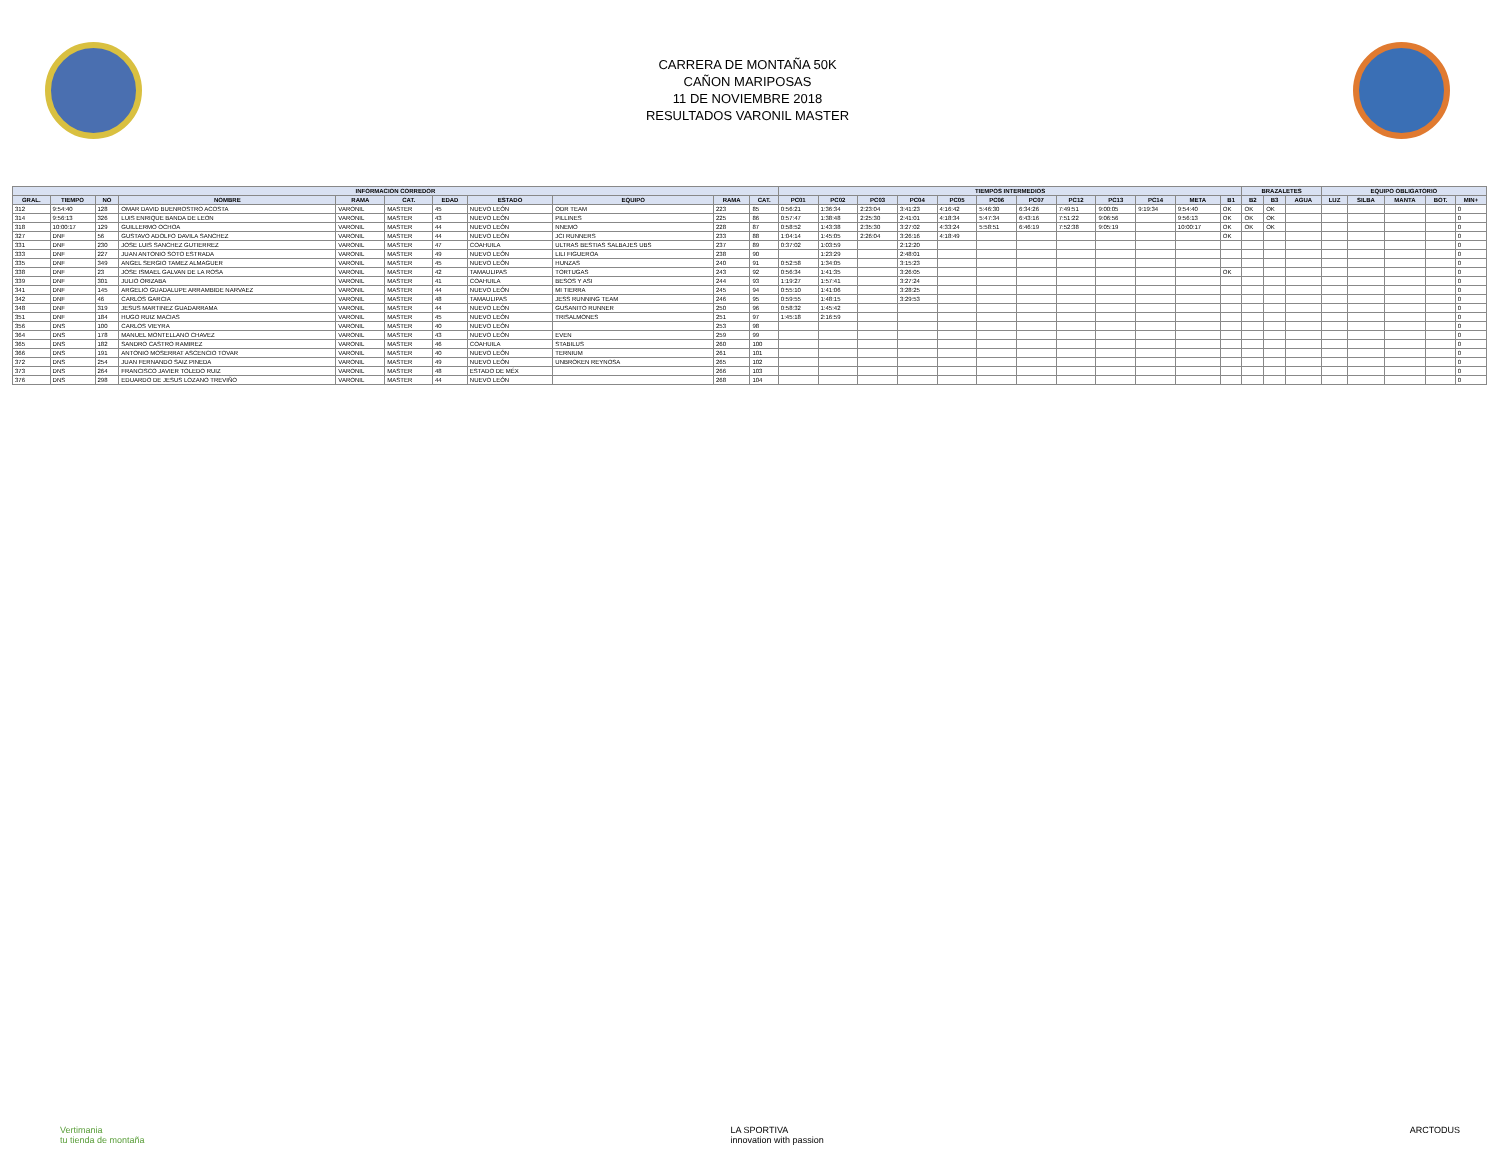CARRERA DE MONTAÑA 50K
CAÑON MARIPOSAS
11 DE NOVIEMBRE 2018
RESULTADOS VARONIL MASTER
| INFORMACION CORREDOR | | | | | | | | | | | TIEMPOS INTERMEDIOS | | | | | | | | | | | | BRAZALETES | | | EQUIPO OBLIGATORIO | | | | |
| --- | --- | --- | --- | --- | --- | --- | --- | --- | --- | --- | --- | --- | --- | --- | --- | --- | --- | --- | --- | --- | --- | --- | --- | --- | --- | --- | --- | --- | --- | --- |
| GRAL. | TIEMPO | NO | NOMBRE | RAMA | CAT. | EDAD | ESTADO | EQUIPO | RAMA | CAT. | PC01 | PC02 | PC03 | PC04 | PC05 | PC06 | PC07 | PC12 | PC13 | PC14 | META | B1 | B2 | B3 | AGUA | LUZ | SILBA | MANTA | BOT. | MIN+ |
| 312 | 9:54:40 | 128 | OMAR DAVID BUENROSTRO ACOSTA | VARONIL | MASTER | 45 | NUEVO LEÓN | ODR TEAM | 223 | 85 | 0:56:21 | 1:36:34 | 2:23:04 | 3:41:23 | 4:16:42 | 5:46:30 | 6:34:26 | 7:49:51 | 9:00:05 | 9:19:34 | 9:54:40 | OK | OK | OK | | | | | | 0 |
| 314 | 9:56:13 | 326 | LUIS ENRIQUE BANDA DE LEON | VARONIL | MASTER | 43 | NUEVO LEÓN | PILLINES | 225 | 86 | 0:57:47 | 1:38:48 | 2:25:30 | 2:41:01 | 4:18:34 | 5:47:34 | 6:43:16 | 7:51:22 | 9:06:56 | | 9:56:13 | OK | OK | OK | | | | | | 0 |
| 318 | 10:00:17 | 129 | GUILLERMO OCHOA | VARONIL | MASTER | 44 | NUEVO LEÓN | NNEMO | 228 | 87 | 0:58:52 | 1:43:38 | 2:35:30 | 3:27:02 | 4:33:24 | 5:58:51 | 6:46:19 | 7:52:38 | 9:05:19 | | 10:00:17 | OK | OK | OK | | | | | | 0 |
| 327 | DNF | 56 | GUSTAVO ADOLFO DAVILA SANCHEZ | VARONIL | MASTER | 44 | NUEVO LEÓN | JCI RUNNERS | 233 | 88 | 1:04:14 | 1:45:05 | 2:26:04 | 3:26:16 | 4:18:49 | | | | | | | OK | | | | | | | | 0 |
| 331 | DNF | 230 | JOSE LUIS SANCHEZ GUTIERREZ | VARONIL | MASTER | 47 | COAHUILA | ULTRAS BESTIAS SALBAJES UBS | 237 | 89 | 0:37:02 | 1:03:59 | | 2:12:20 | | | | | | | | | | | | | | | | 0 |
| 333 | DNF | 227 | JUAN ANTONIO SOTO ESTRADA | VARONIL | MASTER | 49 | NUEVO LEÓN | LILI FIGUEROA | 238 | 90 | | 1:23:29 | | 2:48:01 | | | | | | | | | | | | | | | | 0 |
| 335 | DNF | 349 | ANGEL SERGIO TAMEZ ALMAGUER | VARONIL | MASTER | 45 | NUEVO LEÓN | HUNZAS | 240 | 91 | 0:52:58 | 1:34:05 | | 3:15:23 | | | | | | | | | | | | | | | | 0 |
| 338 | DNF | 23 | JOSE ISMAEL GALVAN DE LA ROSA | VARONIL | MASTER | 42 | TAMAULIPAS | TORTUGAS | 243 | 92 | 0:56:34 | 1:41:35 | | 3:26:05 | | | | | | | | OK | | | | | | | | 0 |
| 339 | DNF | 301 | JULIO ORIZABA | VARONIL | MASTER | 41 | COAHUILA | BESOS Y ASI | 244 | 93 | 1:19:27 | 1:57:41 | | 3:27:24 | | | | | | | | | | | | | | | | 0 |
| 341 | DNF | 145 | ARGELIO GUADALUPE ARRAMBIDE NARVAEZ | VARONIL | MASTER | 44 | NUEVO LEÓN | MI TIERRA | 245 | 94 | 0:55:10 | 1:41:06 | | 3:28:25 | | | | | | | | | | | | | | | | 0 |
| 342 | DNF | 46 | CARLOS GARCIA | VARONIL | MASTER | 48 | TAMAULIPAS | JESS RUNNING TEAM | 246 | 95 | 0:59:55 | 1:48:15 | | 3:29:53 | | | | | | | | | | | | | | | | 0 |
| 348 | DNF | 319 | JESUS MARTINEZ GUADARRAMA | VARONIL | MASTER | 44 | NUEVO LEÓN | GUSANITO RUNNER | 250 | 96 | 0:58:32 | 1:45:42 | | | | | | | | | | | | | | | | | | 0 |
| 351 | DNF | 184 | HUGO RUIZ MACIAS | VARONIL | MASTER | 45 | NUEVO LEÓN | TRISALMONES | 251 | 97 | 1:45:18 | 2:16:59 | | | | | | | | | | | | | | | | | | 0 |
| 356 | DNS | 100 | CARLOS VIEYRA | VARONIL | MASTER | 40 | NUEVO LEÓN | | 253 | 98 | | | | | | | | | | | | | | | | | | | | 0 |
| 364 | DNS | 178 | MANUEL MONTELLANO CHAVEZ | VARONIL | MASTER | 43 | NUEVO LEÓN | EVEN | 259 | 99 | | | | | | | | | | | | | | | | | | | | 0 |
| 365 | DNS | 182 | SANDRO CASTRO RAMIREZ | VARONIL | MASTER | 46 | COAHUILA | STABILUS | 260 | 100 | | | | | | | | | | | | | | | | | | | | 0 |
| 366 | DNS | 191 | ANTONIO MOSERRAT ASCENCIO TOVAR | VARONIL | MASTER | 40 | NUEVO LEÓN | TERNIUM | 261 | 101 | | | | | | | | | | | | | | | | | | | | 0 |
| 372 | DNS | 254 | JUAN FERNANDO SAIZ PINEDA | VARONIL | MASTER | 49 | NUEVO LEÓN | UNBROKEN REYNOSA | 265 | 102 | | | | | | | | | | | | | | | | | | | | 0 |
| 373 | DNS | 264 | FRANCISCO JAVIER TOLEDO RUIZ | VARONIL | MASTER | 48 | ESTADO DE MÉX | | 266 | 103 | | | | | | | | | | | | | | | | | | | | 0 |
| 376 | DNS | 298 | EDUARDO DE JESUS LOZANO TREVIÑO | VARONIL | MASTER | 44 | NUEVO LEÓN | | 268 | 104 | | | | | | | | | | | | | | | | | | | | 0 |
Vertimania
tu tienda de montaña LA SPORTIVA
innovation with passion ARCTODUS